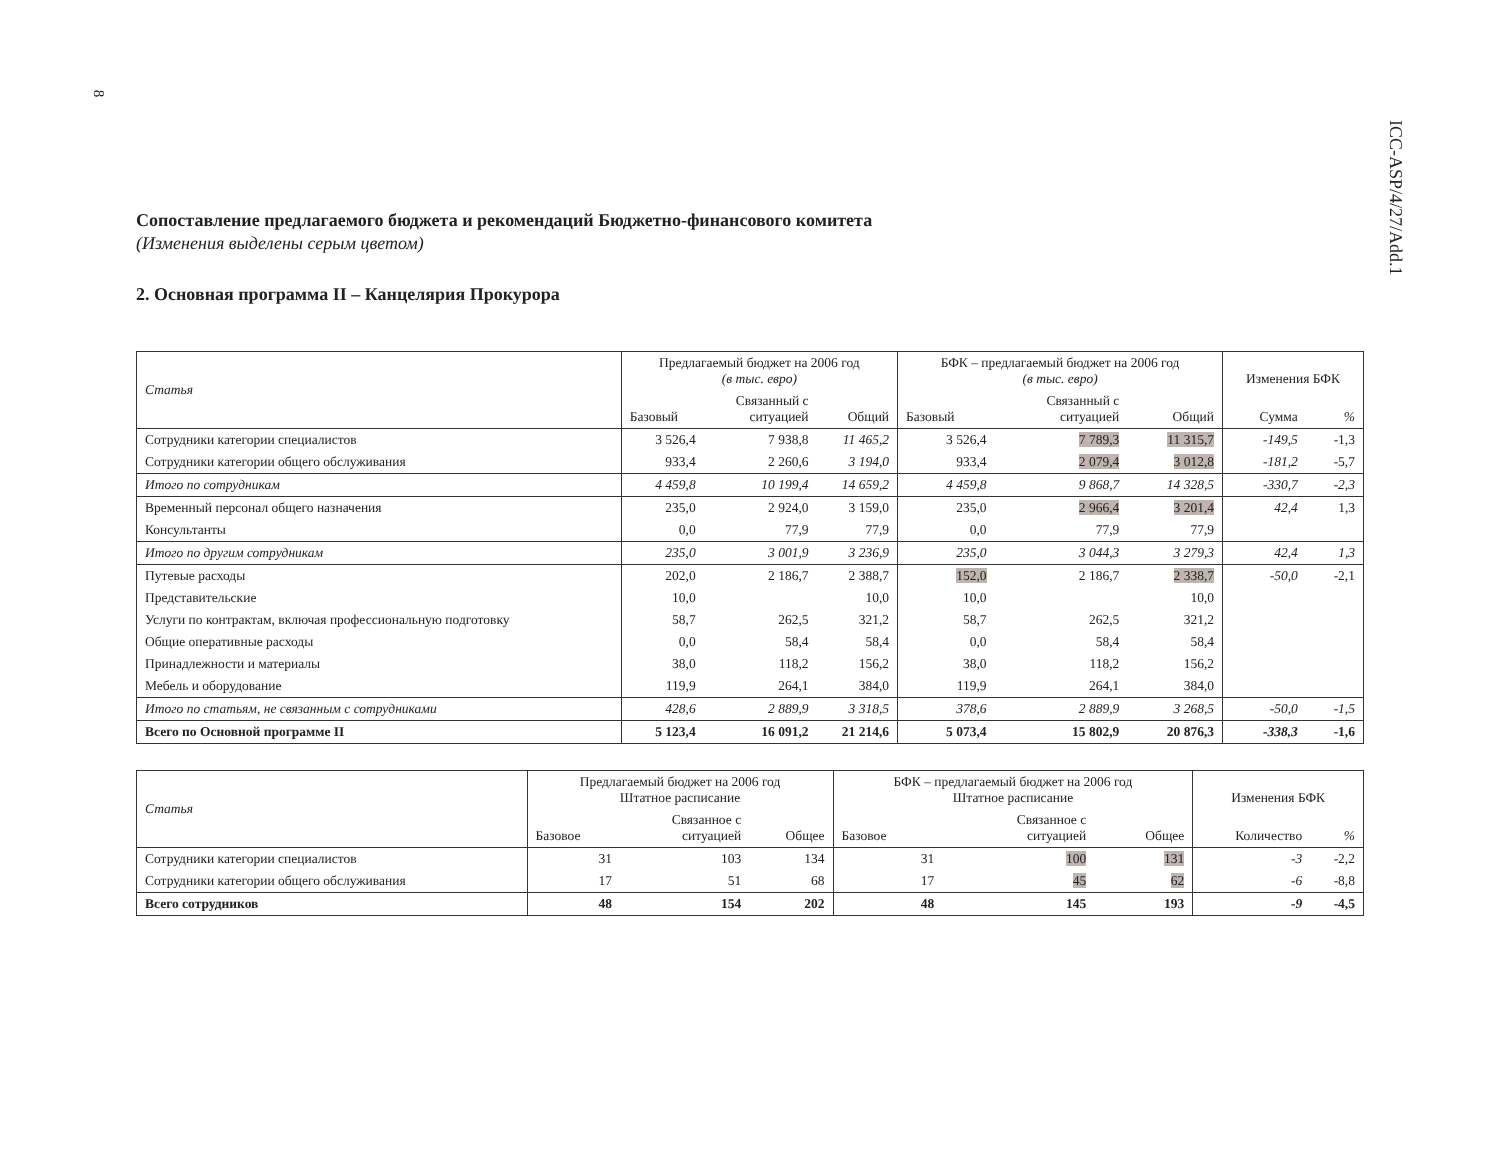8
ICC-ASP/4/27/Add.1
Сопоставление предлагаемого бюджета и рекомендаций Бюджетно-финансового комитета
(Изменения выделены серым цветом)
2. Основная программа II – Канцелярия Прокурора
| Статья | Предлагаемый бюджет на 2006 год (в тыс. евро) | | | БФК – предлагаемый бюджет на 2006 год (в тыс. евро) | | | Изменения БФК | |
| --- | --- | --- | --- | --- | --- | --- | --- | --- |
| | Базовый | Связанный с ситуацией | Общий | Базовый | Связанный с ситуацией | Общий | Сумма | % |
| Сотрудники категории специалистов | 3 526,4 | 7 938,8 | 11 465,2 | 3 526,4 | 7 789,3 | 11 315,7 | -149,5 | -1,3 |
| Сотрудники категории общего обслуживания | 933,4 | 2 260,6 | 3 194,0 | 933,4 | 2 079,4 | 3 012,8 | -181,2 | -5,7 |
| Итого по сотрудникам | 4 459,8 | 10 199,4 | 14 659,2 | 4 459,8 | 9 868,7 | 14 328,5 | -330,7 | -2,3 |
| Временный персонал общего назначения | 235,0 | 2 924,0 | 3 159,0 | 235,0 | 2 966,4 | 3 201,4 | 42,4 | 1,3 |
| Консультанты | 0,0 | 77,9 | 77,9 | 0,0 | 77,9 | 77,9 | | |
| Итого по другим сотрудникам | 235,0 | 3 001,9 | 3 236,9 | 235,0 | 3 044,3 | 3 279,3 | 42,4 | 1,3 |
| Путевые расходы | 202,0 | 2 186,7 | 2 388,7 | 152,0 | 2 186,7 | 2 338,7 | -50,0 | -2,1 |
| Представительские | 10,0 | | 10,0 | 10,0 | | 10,0 | | |
| Услуги по контрактам, включая профессиональную подготовку | 58,7 | 262,5 | 321,2 | 58,7 | 262,5 | 321,2 | | |
| Общие оперативные расходы | 0,0 | 58,4 | 58,4 | 0,0 | 58,4 | 58,4 | | |
| Принадлежности и материалы | 38,0 | 118,2 | 156,2 | 38,0 | 118,2 | 156,2 | | |
| Мебель и оборудование | 119,9 | 264,1 | 384,0 | 119,9 | 264,1 | 384,0 | | |
| Итого по статьям, не связанным с сотрудниками | 428,6 | 2 889,9 | 3 318,5 | 378,6 | 2 889,9 | 3 268,5 | -50,0 | -1,5 |
| Всего по Основной программе II | 5 123,4 | 16 091,2 | 21 214,6 | 5 073,4 | 15 802,9 | 20 876,3 | -338,3 | -1,6 |
| Статья | Предлагаемый бюджет на 2006 год Штатное расписание | | | БФК – предлагаемый бюджет на 2006 год Штатное расписание | | | Изменения БФК | |
| --- | --- | --- | --- | --- | --- | --- | --- | --- |
| | Базовое | Связанное с ситуацией | Общее | Базовое | Связанное с ситуацией | Общее | Количество | % |
| Сотрудники категории специалистов | 31 | 103 | 134 | 31 | 100 | 131 | -3 | -2,2 |
| Сотрудники категории общего обслуживания | 17 | 51 | 68 | 17 | 45 | 62 | -6 | -8,8 |
| Всего сотрудников | 48 | 154 | 202 | 48 | 145 | 193 | -9 | -4,5 |